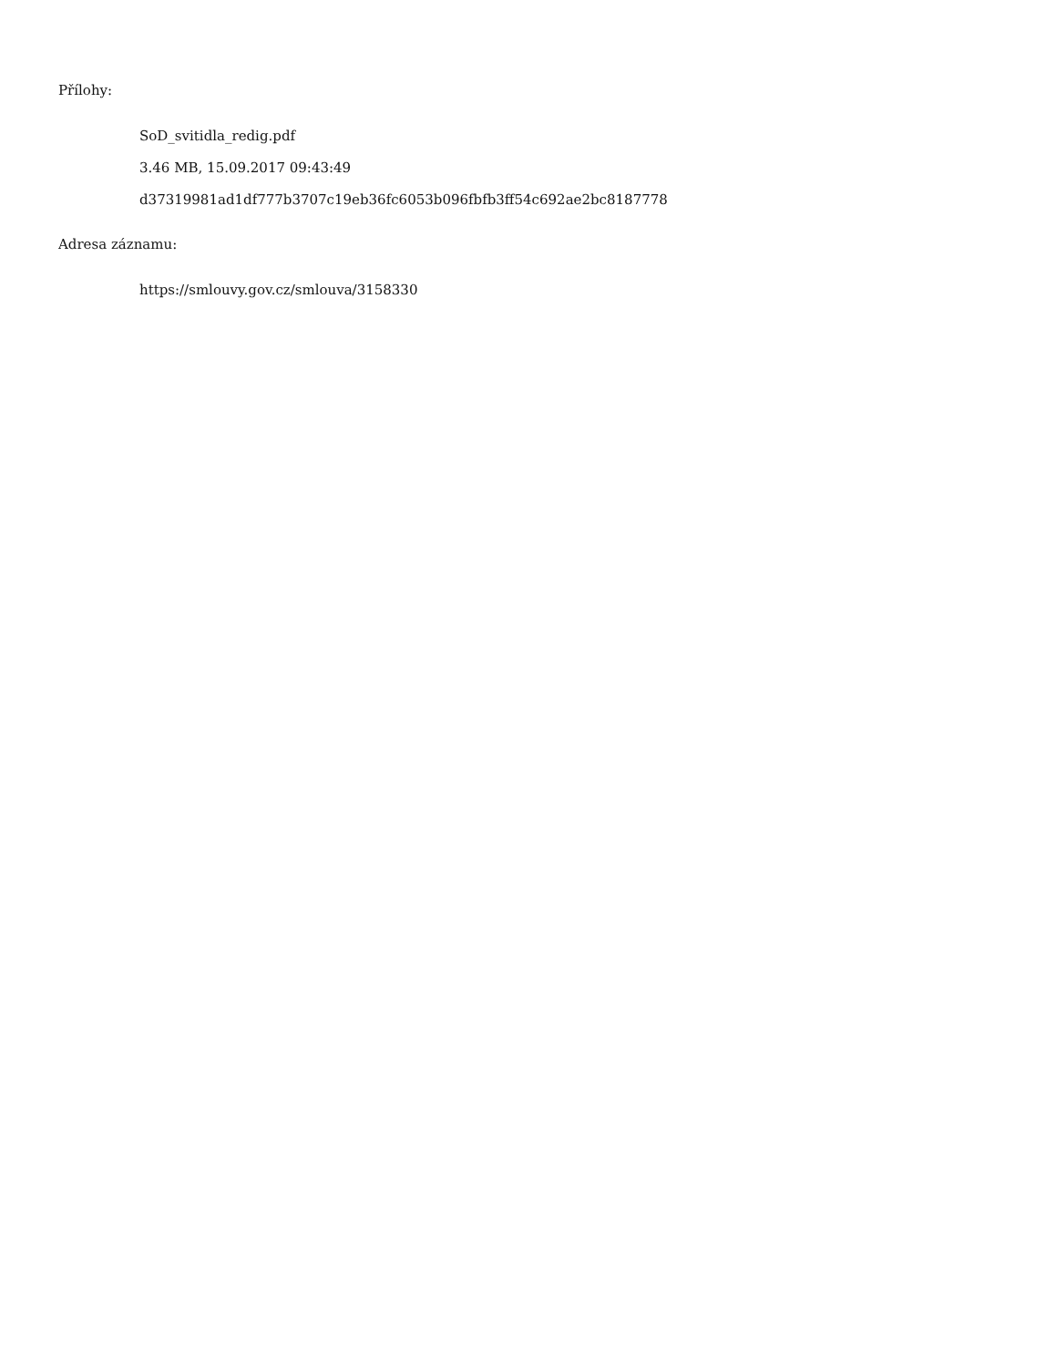Přílohy:
SoD_svitidla_redig.pdf
3.46 MB, 15.09.2017 09:43:49
d37319981ad1df777b3707c19eb36fc6053b096fbfb3ff54c692ae2bc8187778
Adresa záznamu:
https://smlouvy.gov.cz/smlouva/3158330